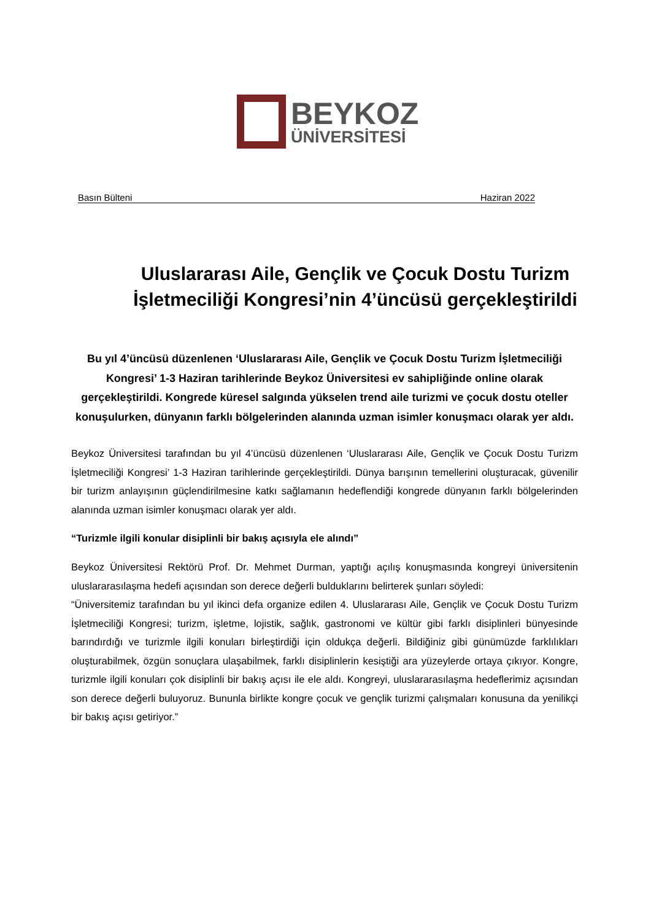BEYKOZ
ÜNİVERSİTESİ
Basın Bülteni Haziran 2022
Uluslararası Aile, Gençlik ve Çocuk Dostu Turizm İşletmeciliği Kongresi’nin 4’üncüsü gerçekleştirildi
Bu yıl 4’üncüsü düzenlenen ‘Uluslararası Aile, Gençlik ve Çocuk Dostu Turizm İşletmeciliği Kongresi’ 1-3 Haziran tarihlerinde Beykoz Üniversitesi ev sahipliğinde online olarak gerçekleştirildi. Kongrede küresel salgında yükselen trend aile turizmi ve çocuk dostu oteller konuşulurken, dünyanın farklı bölgelerinden alanında uzman isimler konuşmacı olarak yer aldı.
Beykoz Üniversitesi tarafından bu yıl 4’üncüsü düzenlenen ‘Uluslararası Aile, Gençlik ve Çocuk Dostu Turizm İşletmeciliği Kongresi’ 1-3 Haziran tarihlerinde gerçekleştirildi. Dünya barışının temellerini oluşturacak, güvenilir bir turizm anlayışının güçlendirilmesine katkı sağlamanın hedeflendiği kongrede dünyanın farklı bölgelerinden alanında uzman isimler konuşmacı olarak yer aldı.
“Turizmle ilgili konular disiplinli bir bakış açısıyla ele alındı”
Beykoz Üniversitesi Rektörü Prof. Dr. Mehmet Durman, yaptığı açılış konuşmasında kongreyi üniversitenin uluslararasılaşma hedefi açısından son derece değerli bulduklarını belirterek şunları söyledi:
“Üniversitemiz tarafından bu yıl ikinci defa organize edilen 4. Uluslararası Aile, Gençlik ve Çocuk Dostu Turizm İşletmeciliği Kongresi; turizm, işletme, lojistik, sağlık, gastronomi ve kültür gibi farklı disiplinleri bünyesinde barındırdığı ve turizmle ilgili konuları birleştirdiği için oldukça değerli. Bildiğiniz gibi günümüzde farklılıkları oluşturabilmek, özgün sonuçlara ulaşabilmek, farklı disiplinlerin kesiştiği ara yüzeylerde ortaya çıkıyor. Kongre, turizmle ilgili konuları çok disiplinli bir bakış açısı ile ele aldı. Kongreyi, uluslararasılaşma hedeflerimiz açısından son derece değerli buluyoruz. Bununla birlikte kongre çocuk ve gençlik turizmi çalışmaları konusuna da yenilikçi bir bakış açısı getiriyor.”